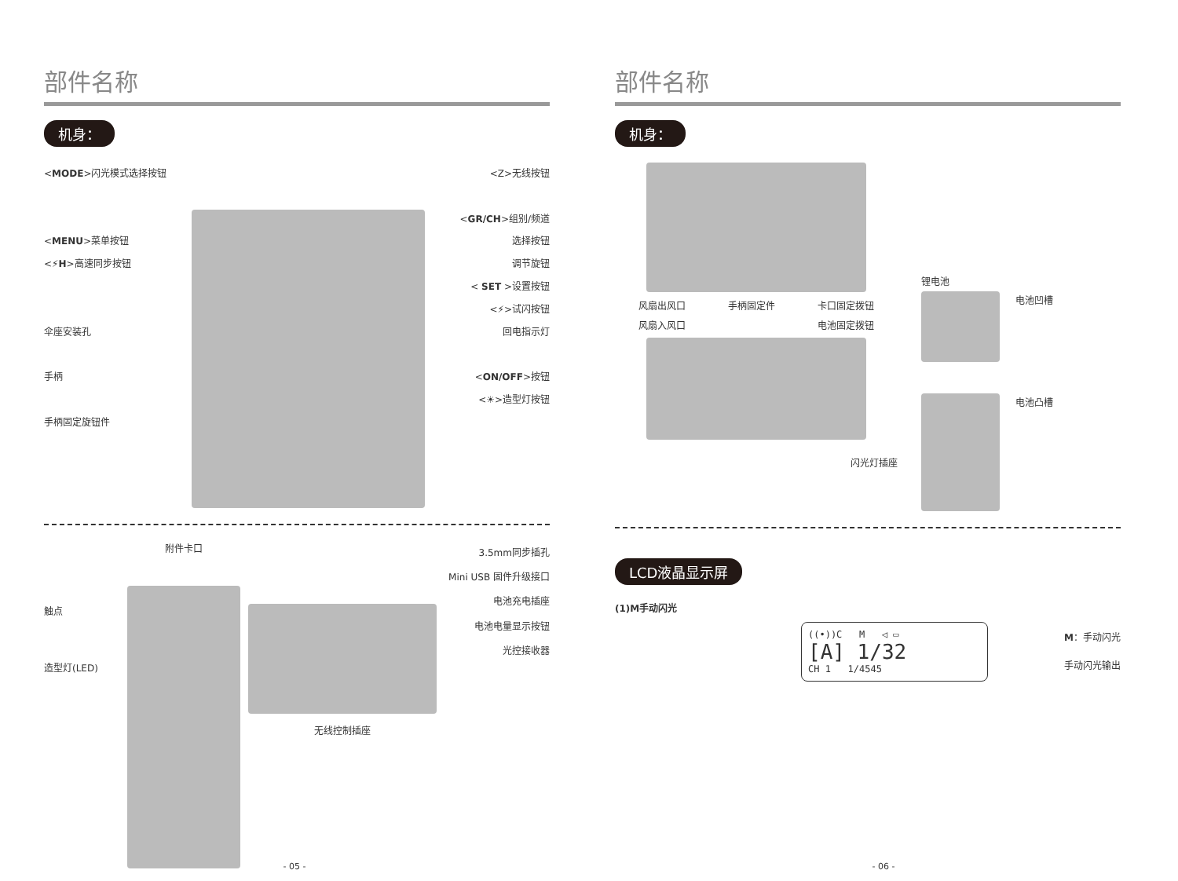部件名称
机身：
<MODE>闪光模式选择按钮
<MENU>菜单按钮
<⚡H>高速同步按钮
伞座安装孔
手柄
手柄固定旋钮件
<Z>无线按钮
<GR/CH>组别/频道
选择按钮
调节旋钮
< SET >设置按钮
<⚡>试闪按钮
回电指示灯
<ON/OFF>按钮
<☀>造型灯按钮
触点
造型灯(LED)
附件卡口
无线控制插座
3.5mm同步插孔
Mini USB 固件升级接口
电池充电插座
电池电量显示按钮
光控接收器
- 05 -
部件名称
机身：
风扇出风口 手柄固定件 卡口固定拨钮
风扇入风口 电池固定拨钮
闪光灯插座
锂电池
电池凹槽
电池凸槽
LCD液晶显示屏
(1)M手动闪光
((•))C M ◁ ▭
[A] 1/32
CH 1 1/4545
M：手动闪光
手动闪光输出
- 06 -